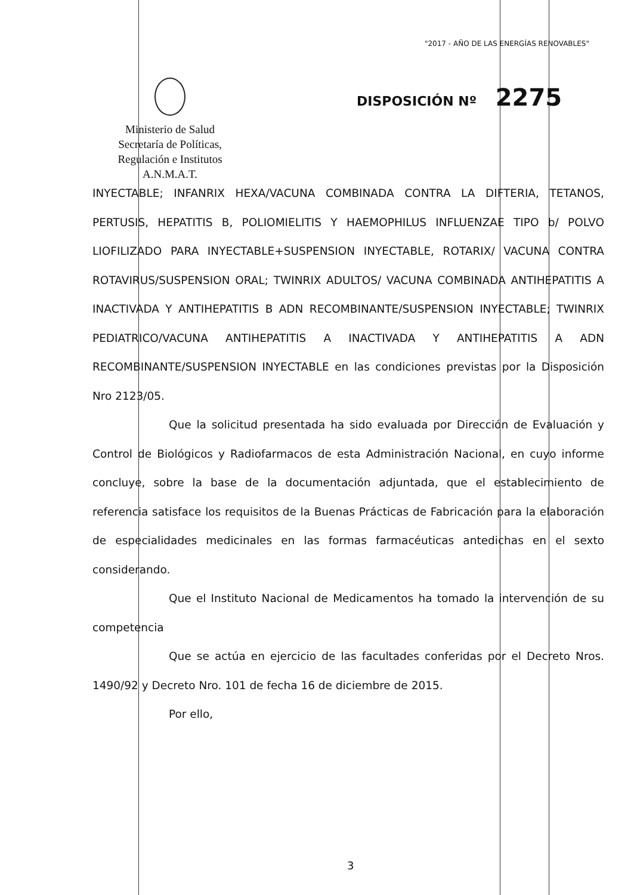"2017 - AÑO DE LAS ENERGÍAS RENOVABLES"
Ministerio de Salud
Secretaría de Políticas,
Regulación e Institutos
A.N.M.A.T.
DISPOSICIÓN Nº 2275
INYECTABLE; INFANRIX HEXA/VACUNA COMBINADA CONTRA LA DIFTERIA, TETANOS, PERTUSIS, HEPATITIS B, POLIOMIELITIS Y HAEMOPHILUS INFLUENZAE TIPO b/ POLVO LIOFILIZADO PARA INYECTABLE+SUSPENSION INYECTABLE, ROTARIX/ VACUNA CONTRA ROTAVIRUS/SUSPENSION ORAL; TWINRIX ADULTOS/ VACUNA COMBINADA ANTIHEPATITIS A INACTIVADA Y ANTIHEPATITIS B ADN RECOMBINANTE/SUSPENSION INYECTABLE; TWINRIX PEDIATRICO/VACUNA ANTIHEPATITIS A INACTIVADA Y ANTIHEPATITIS A ADN RECOMBINANTE/SUSPENSION INYECTABLE en las condiciones previstas por la Disposición Nro 2123/05.
Que la solicitud presentada ha sido evaluada por Dirección de Evaluación y Control de Biológicos y Radiofarmacos de esta Administración Nacional, en cuyo informe concluye, sobre la base de la documentación adjuntada, que el establecimiento de referencia satisface los requisitos de la Buenas Prácticas de Fabricación para la elaboración de especialidades medicinales en las formas farmacéuticas antedichas en el sexto considerando.
Que el Instituto Nacional de Medicamentos ha tomado la intervención de su competencia
Que se actúa en ejercicio de las facultades conferidas por el Decreto Nros. 1490/92 y Decreto Nro. 101 de fecha 16 de diciembre de 2015.
Por ello,
3